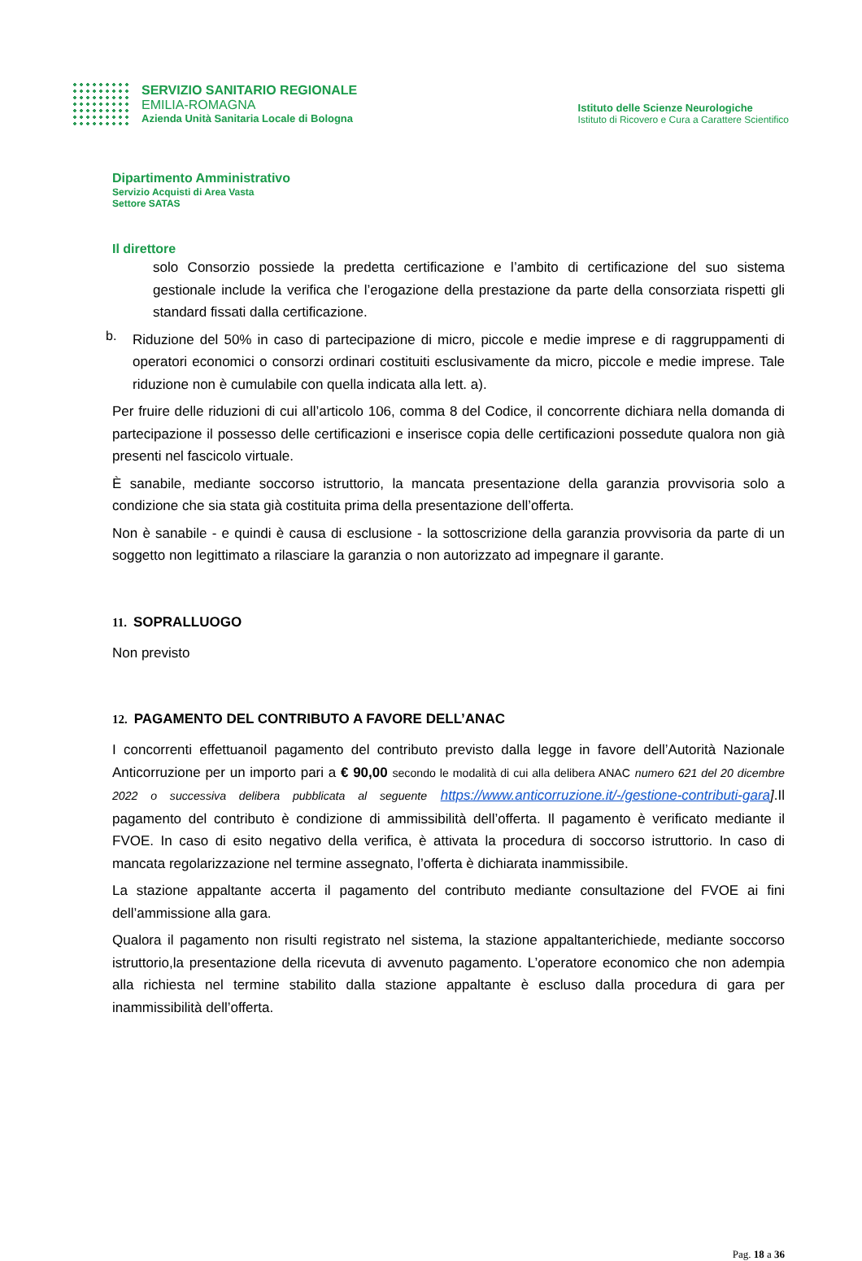SERVIZIO SANITARIO REGIONALE
EMILIA-ROMAGNA
Azienda Unità Sanitaria Locale di Bologna
Istituto delle Scienze Neurologiche
Istituto di Ricovero e Cura a Carattere Scientifico
Dipartimento Amministrativo
Servizio Acquisti di Area Vasta
Settore SATAS
Il direttore
solo Consorzio possiede la predetta certificazione e l’ambito di certificazione del suo sistema gestionale include la verifica che l’erogazione della prestazione da parte della consorziata rispetti gli standard fissati dalla certificazione.
b.
Riduzione del 50% in caso di partecipazione di micro, piccole e medie imprese e di raggruppamenti di operatori economici o consorzi ordinari costituiti esclusivamente da micro, piccole e medie imprese. Tale riduzione non è cumulabile con quella indicata alla lett. a).
Per fruire delle riduzioni di cui all’articolo 106, comma 8 del Codice, il concorrente dichiara nella domanda di partecipazione il possesso delle certificazioni e inserisce copia delle certificazioni possedute qualora non già presenti nel fascicolo virtuale.
È sanabile, mediante soccorso istruttorio, la mancata presentazione della garanzia provvisoria solo a condizione che sia stata già costituita prima della presentazione dell’offerta.
Non è sanabile - e quindi è causa di esclusione - la sottoscrizione della garanzia provvisoria da parte di un soggetto non legittimato a rilasciare la garanzia o non autorizzato ad impegnare il garante.
11. SOPRALLUOGO
Non previsto
12. PAGAMENTO DEL CONTRIBUTO A FAVORE DELL’ANAC
I concorrenti effettuanoil pagamento del contributo previsto dalla legge in favore dell’Autorità Nazionale Anticorruzione per un importo pari a € 90,00 secondo le modalità di cui alla delibera ANAC numero 621 del 20 dicembre 2022 o successiva delibera pubblicata al seguente https://www.anticorruzione.it/-/gestione-contributi-gara].Il pagamento del contributo è condizione di ammissibilità dell’offerta. Il pagamento è verificato mediante il FVOE. In caso di esito negativo della verifica, è attivata la procedura di soccorso istruttorio. In caso di mancata regolarizzazione nel termine assegnato, l’offerta è dichiarata inammissibile.
La stazione appaltante accerta il pagamento del contributo mediante consultazione del FVOE ai fini dell’ammissione alla gara.
Qualora il pagamento non risulti registrato nel sistema, la stazione appaltanterichiede, mediante soccorso istruttorio,la presentazione della ricevuta di avvenuto pagamento. L’operatore economico che non adempia alla richiesta nel termine stabilito dalla stazione appaltante è escluso dalla procedura di gara per inammissibilità dell’offerta.
Pag. 18 a 36